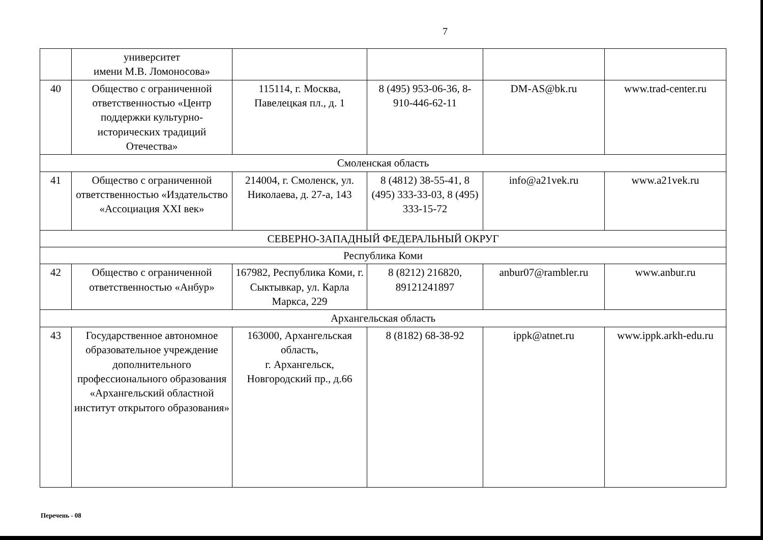7
| | университет имени М.В. Ломоносова» | | | | |
| 40 | Общество с ограниченной ответственностью «Центр поддержки культурно-исторических традиций Отечества» | 115114, г. Москва, Павелецкая пл., д. 1 | 8 (495) 953-06-36, 8-910-446-62-11 | DM-AS@bk.ru | www.trad-center.ru |
| Смоленская область | | | | | |
| 41 | Общество с ограниченной ответственностью «Издательство «Ассоциация XXI век» | 214004, г. Смоленск, ул. Николаева, д. 27-а, 143 | 8 (4812) 38-55-41, 8 (495) 333-33-03, 8 (495) 333-15-72 | info@a21vek.ru | www.a21vek.ru |
| СЕВЕРНО-ЗАПАДНЫЙ ФЕДЕРАЛЬНЫЙ ОКРУГ | | | | | |
| Республика Коми | | | | | |
| 42 | Общество с ограниченной ответственностью «Анбур» | 167982, Республика Коми, г. Сыктывкар, ул. Карла Маркса, 229 | 8 (8212) 216820, 89121241897 | anbur07@rambler.ru | www.anbur.ru |
| Архангельская область | | | | | |
| 43 | Государственное автономное образовательное учреждение дополнительного профессионального образования «Архангельский областной институт открытого образования» | 163000, Архангельская область, г. Архангельск, Новгородский пр., д.66 | 8 (8182) 68-38-92 | ippk@atnet.ru | www.ippk.arkh-edu.ru |
Перечень - 08